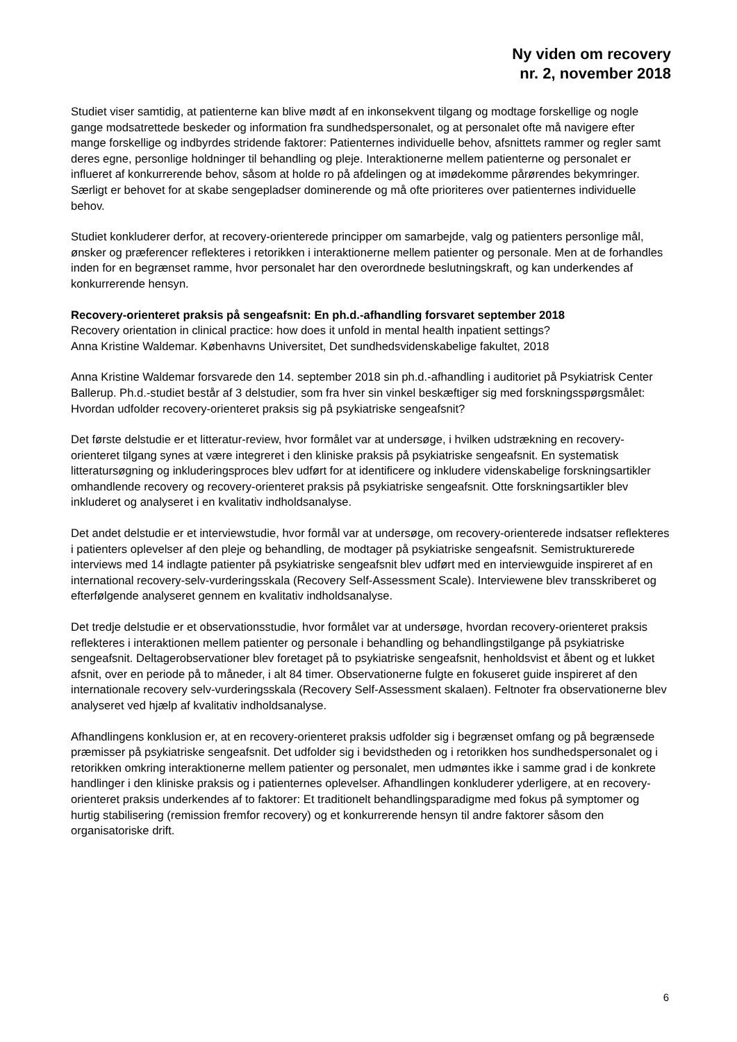Ny viden om recovery
nr. 2, november 2018
Studiet viser samtidig, at patienterne kan blive mødt af en inkonsekvent tilgang og modtage forskellige og nogle gange modsatrettede beskeder og information fra sundhedspersonalet, og at personalet ofte må navigere efter mange forskellige og indbyrdes stridende faktorer: Patienternes individuelle behov, afsnittets rammer og regler samt deres egne, personlige holdninger til behandling og pleje. Interaktionerne mellem patienterne og personalet er influeret af konkurrerende behov, såsom at holde ro på afdelingen og at imødekomme pårørendes bekymringer. Særligt er behovet for at skabe sengepladser dominerende og må ofte prioriteres over patienternes individuelle behov.
Studiet konkluderer derfor, at recovery-orienterede principper om samarbejde, valg og patienters personlige mål, ønsker og præferencer reflekteres i retorikken i interaktionerne mellem patienter og personale. Men at de forhandles inden for en begrænset ramme, hvor personalet har den overordnede beslutningskraft, og kan underkendes af konkurrerende hensyn.
Recovery-orienteret praksis på sengeafsnit: En ph.d.-afhandling forsvaret september 2018
Recovery orientation in clinical practice: how does it unfold in mental health inpatient settings?
Anna Kristine Waldemar. Københavns Universitet, Det sundhedsvidenskabelige fakultet, 2018
Anna Kristine Waldemar forsvarede den 14. september 2018 sin ph.d.-afhandling i auditoriet på Psykiatrisk Center Ballerup. Ph.d.-studiet består af 3 delstudier, som fra hver sin vinkel beskæftiger sig med forskningsspørgsmålet: Hvordan udfolder recovery-orienteret praksis sig på psykiatriske sengeafsnit?
Det første delstudie er et litteratur-review, hvor formålet var at undersøge, i hvilken udstrækning en recovery-orienteret tilgang synes at være integreret i den kliniske praksis på psykiatriske sengeafsnit. En systematisk litteratursøgning og inkluderingsproces blev udført for at identificere og inkludere videnskabelige forskningsartikler omhandlende recovery og recovery-orienteret praksis på psykiatriske sengeafsnit. Otte forskningsartikler blev inkluderet og analyseret i en kvalitativ indholdsanalyse.
Det andet delstudie er et interviewstudie, hvor formål var at undersøge, om recovery-orienterede indsatser reflekteres i patienters oplevelser af den pleje og behandling, de modtager på psykiatriske sengeafsnit. Semistrukturerede interviews med 14 indlagte patienter på psykiatriske sengeafsnit blev udført med en interviewguide inspireret af en international recovery-selv-vurderingsskala (Recovery Self-Assessment Scale). Interviewene blev transskriberet og efterfølgende analyseret gennem en kvalitativ indholdsanalyse.
Det tredje delstudie er et observationsstudie, hvor formålet var at undersøge, hvordan recovery-orienteret praksis reflekteres i interaktionen mellem patienter og personale i behandling og behandlingstilgange på psykiatriske sengeafsnit. Deltagerobservationer blev foretaget på to psykiatriske sengeafsnit, henholdsvist et åbent og et lukket afsnit, over en periode på to måneder, i alt 84 timer. Observationerne fulgte en fokuseret guide inspireret af den internationale recovery selv-vurderingsskala (Recovery Self-Assessment skalaen). Feltnoter fra observationerne blev analyseret ved hjælp af kvalitativ indholdsanalyse.
Afhandlingens konklusion er, at en recovery-orienteret praksis udfolder sig i begrænset omfang og på begrænsede præmisser på psykiatriske sengeafsnit. Det udfolder sig i bevidstheden og i retorikken hos sundhedspersonalet og i retorikken omkring interaktionerne mellem patienter og personalet, men udmøntes ikke i samme grad i de konkrete handlinger i den kliniske praksis og i patienternes oplevelser. Afhandlingen konkluderer yderligere, at en recovery-orienteret praksis underkendes af to faktorer: Et traditionelt behandlingsparadigme med fokus på symptomer og hurtig stabilisering (remission fremfor recovery) og et konkurrerende hensyn til andre faktorer såsom den organisatoriske drift.
6